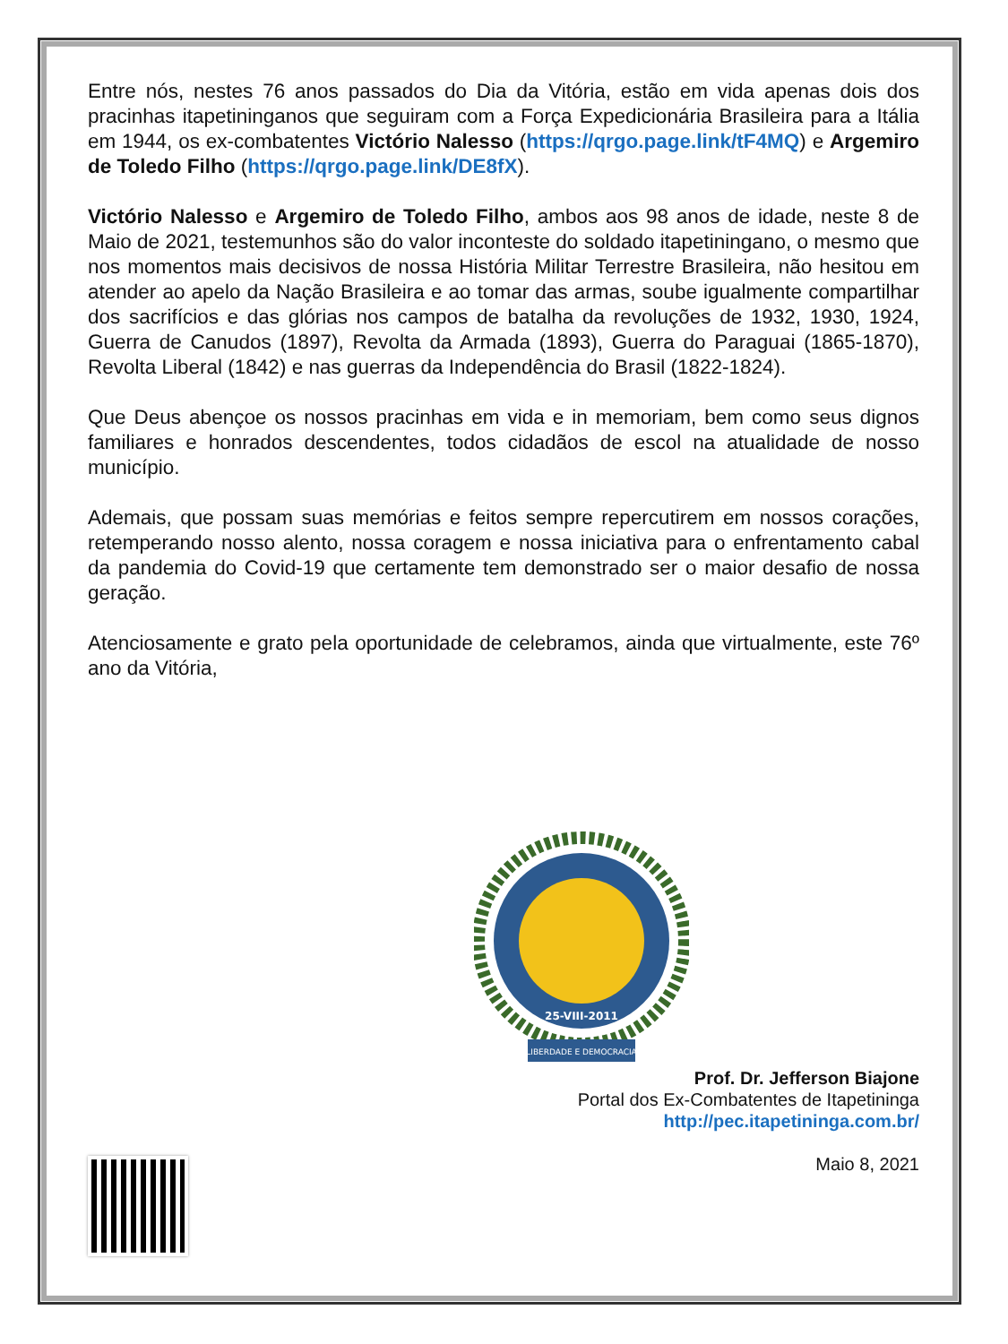Entre nós, nestes 76 anos passados do Dia da Vitória, estão em vida apenas dois dos pracinhas itapetininganos que seguiram com a Força Expedicionária Brasileira para a Itália em 1944, os ex-combatentes Victório Nalesso (https://qrgo.page.link/tF4MQ) e Argemiro de Toledo Filho (https://qrgo.page.link/DE8fX).
Victório Nalesso e Argemiro de Toledo Filho, ambos aos 98 anos de idade, neste 8 de Maio de 2021, testemunhos são do valor inconteste do soldado itapetiningano, o mesmo que nos momentos mais decisivos de nossa História Militar Terrestre Brasileira, não hesitou em atender ao apelo da Nação Brasileira e ao tomar das armas, soube igualmente compartilhar dos sacrifícios e das glórias nos campos de batalha da revoluções de 1932, 1930, 1924, Guerra de Canudos (1897), Revolta da Armada (1893), Guerra do Paraguai (1865-1870), Revolta Liberal (1842) e nas guerras da Independência do Brasil (1822-1824).
Que Deus abençoe os nossos pracinhas em vida e in memoriam, bem como seus dignos familiares e honrados descendentes, todos cidadãos de escol na atualidade de nosso município.
Ademais, que possam suas memórias e feitos sempre repercutirem em nossos corações, retemperando nosso alento, nossa coragem e nossa iniciativa para o enfrentamento cabal da pandemia do Covid-19 que certamente tem demonstrado ser o maior desafio de nossa geração.
Atenciosamente e grato pela oportunidade de celebramos, ainda que virtualmente, este 76º ano da Vitória,
25-VIII-2011
LIBERDADE E DEMOCRACIA
Prof. Dr. Jefferson Biajone
Portal dos Ex-Combatentes de Itapetininga
http://pec.itapetininga.com.br/
Maio 8, 2021